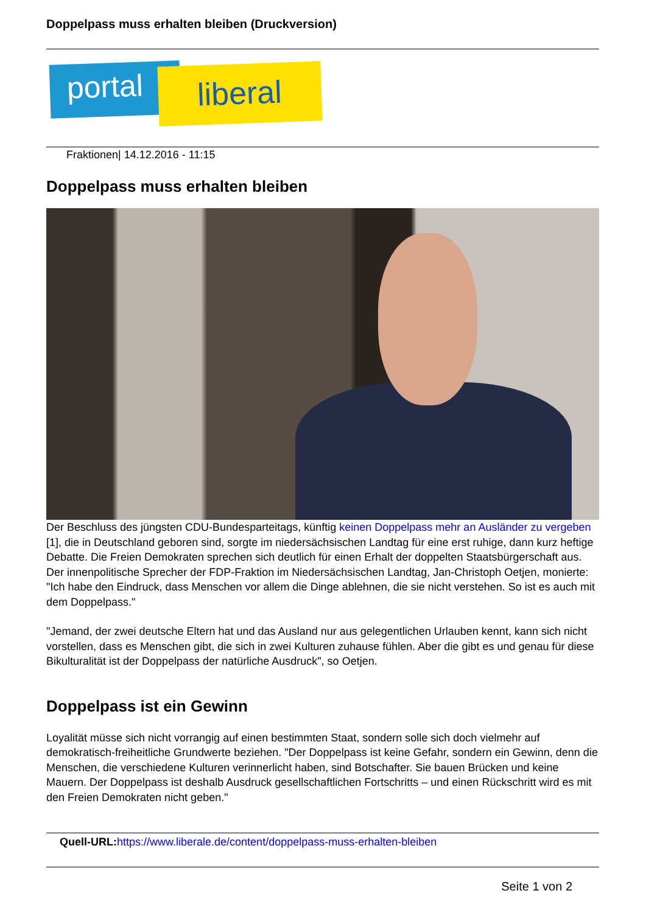Doppelpass muss erhalten bleiben (Druckversion)
portal liberal
Fraktionen| 14.12.2016 - 11:15
Doppelpass muss erhalten bleiben
Der Beschluss des jüngsten CDU-Bundesparteitags, künftig keinen Doppelpass mehr an Ausländer zu vergeben [1], die in Deutschland geboren sind, sorgte im niedersächsischen Landtag für eine erst ruhige, dann kurz heftige Debatte. Die Freien Demokraten sprechen sich deutlich für einen Erhalt der doppelten Staatsbürgerschaft aus. Der innenpolitische Sprecher der FDP-Fraktion im Niedersächsischen Landtag, Jan-Christoph Oetjen, monierte: "Ich habe den Eindruck, dass Menschen vor allem die Dinge ablehnen, die sie nicht verstehen. So ist es auch mit dem Doppelpass."
"Jemand, der zwei deutsche Eltern hat und das Ausland nur aus gelegentlichen Urlauben kennt, kann sich nicht vorstellen, dass es Menschen gibt, die sich in zwei Kulturen zuhause fühlen. Aber die gibt es und genau für diese Bikulturalität ist der Doppelpass der natürliche Ausdruck", so Oetjen.
Doppelpass ist ein Gewinn
Loyalität müsse sich nicht vorrangig auf einen bestimmten Staat, sondern solle sich doch vielmehr auf demokratisch-freiheitliche Grundwerte beziehen. "Der Doppelpass ist keine Gefahr, sondern ein Gewinn, denn die Menschen, die verschiedene Kulturen verinnerlicht haben, sind Botschafter. Sie bauen Brücken und keine Mauern. Der Doppelpass ist deshalb Ausdruck gesellschaftlichen Fortschritts – und einen Rückschritt wird es mit den Freien Demokraten nicht geben."
Quell-URL: https://www.liberale.de/content/doppelpass-muss-erhalten-bleiben
Seite 1 von 2